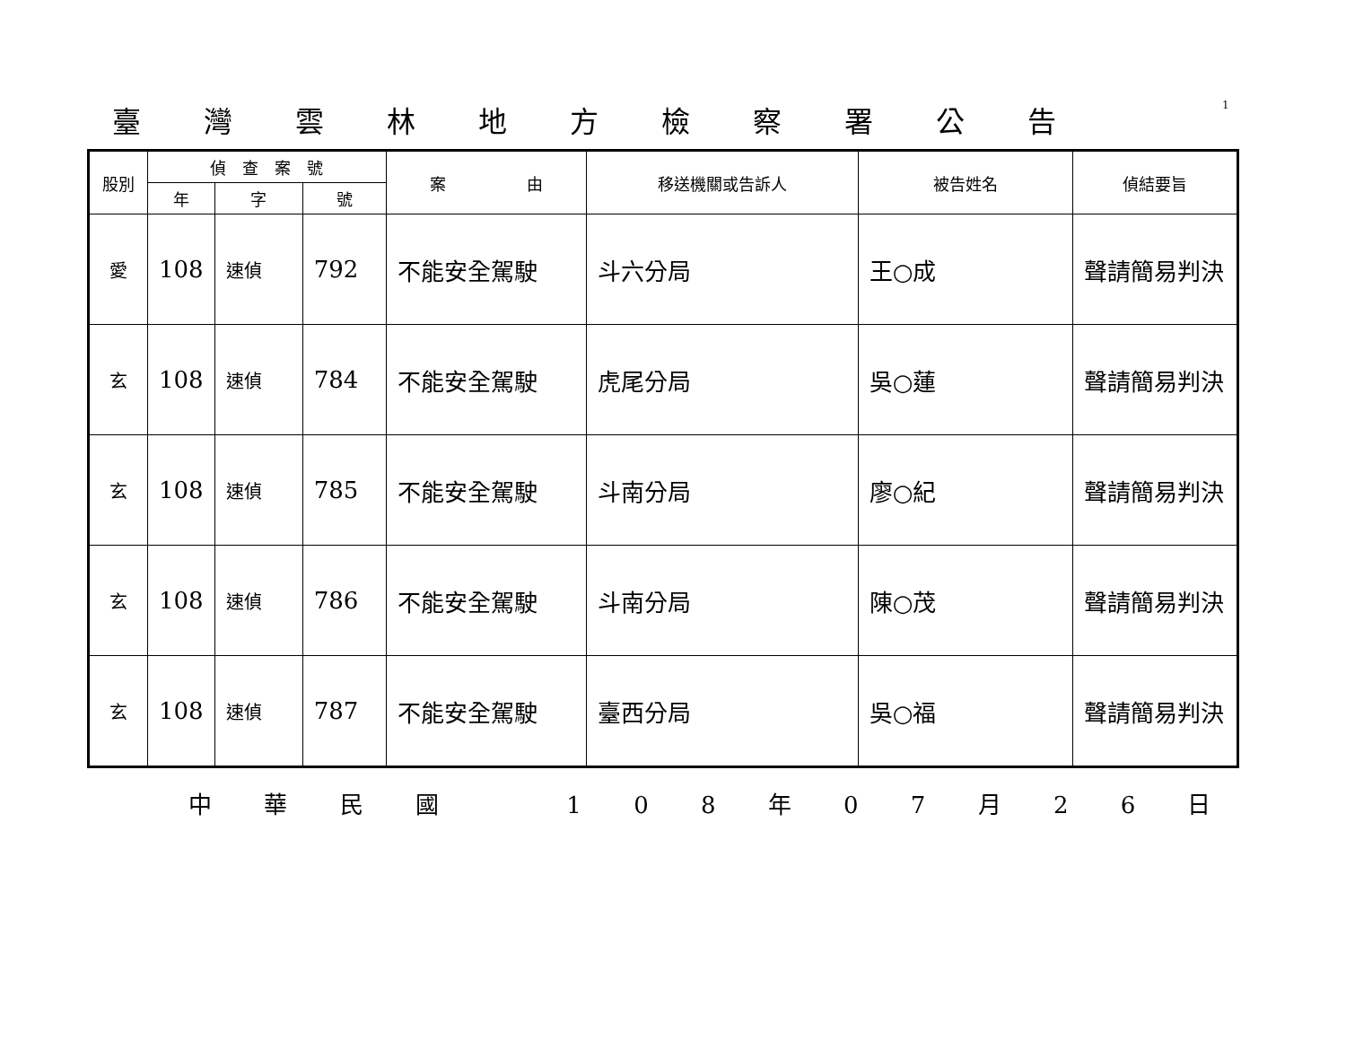臺灣雲林地方檢察署公告
1
| 股別 | 偵 查 案 號 | | | 案 由 | 移送機關或告訴人 | 被告姓名 | 偵結要旨 |
| --- | --- | --- | --- | --- | --- | --- | --- |
| | 年 | 字 | 號 | | | | |
| 愛 | 108 | 速偵 | 792 | 不能安全駕駛 | 斗六分局 | 王○成 | 聲請簡易判決 |
| 玄 | 108 | 速偵 | 784 | 不能安全駕駛 | 虎尾分局 | 吳○蓮 | 聲請簡易判決 |
| 玄 | 108 | 速偵 | 785 | 不能安全駕駛 | 斗南分局 | 廖○紀 | 聲請簡易判決 |
| 玄 | 108 | 速偵 | 786 | 不能安全駕駛 | 斗南分局 | 陳○茂 | 聲請簡易判決 |
| 玄 | 108 | 速偵 | 787 | 不能安全駕駛 | 臺西分局 | 吳○福 | 聲請簡易判決 |
中 華 民 國 　 1 0 8 年 0 7 月 2 6 日